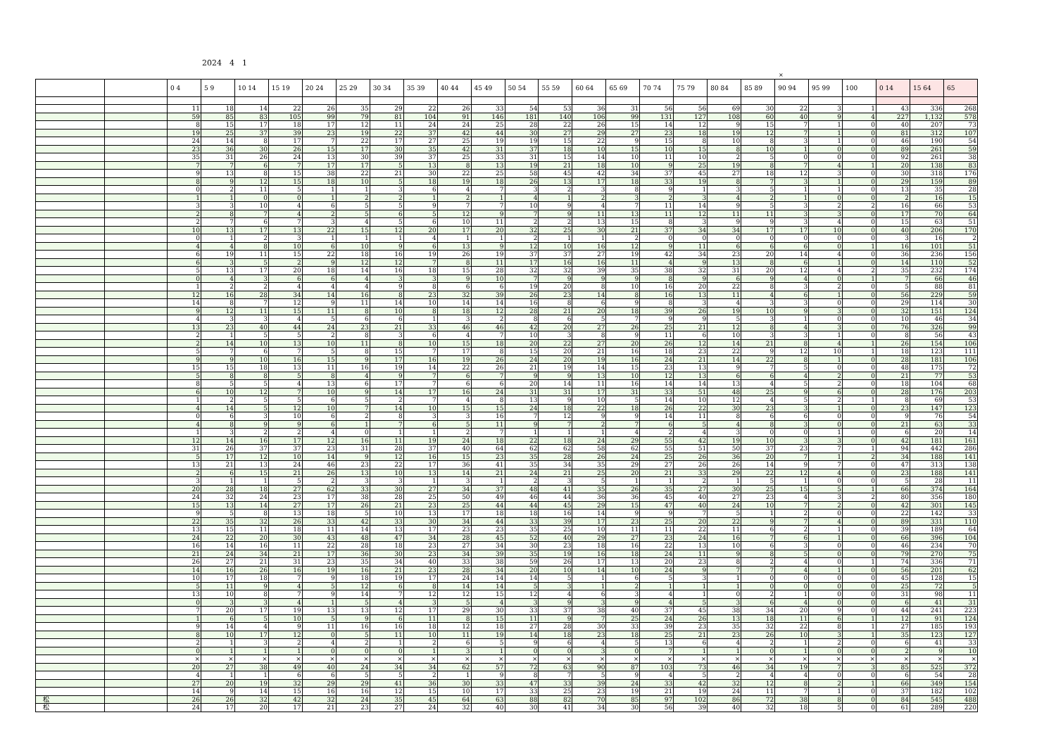2024　4　1
×
| | | 0 4 | 5 9 | 10 14 | 15 19 | 20 24 | 25 29 | 30 34 | 35 39 | 40 44 | 45 49 | 50 54 | 55 59 | 60 64 | 65 69 | 70 74 | 75 79 | 80 84 | 85 89 | 90 94 | 95 99 | 100 | 0 14 | 15 64 | 65 |
| --- | --- | --- | --- | --- | --- | --- | --- | --- | --- | --- | --- | --- | --- | --- | --- | --- | --- | --- | --- | --- | --- | --- | --- | --- | --- |
| | | 11 | 18 | 14 | 22 | 26 | 35 | 29 | 22 | 26 | 33 | 54 | 53 | 36 | 31 | 56 | 56 | 69 | 30 | 22 | 3 | 1 | 43 | 336 | 268 |
| | | 59 | 85 | 83 | 105 | 99 | 79 | 81 | 104 | 91 | 146 | 181 | 140 | 106 | 99 | 131 | 127 | 108 | 60 | 40 | 9 | 4 | 227 | 1,132 | 578 |
| | | 8 | 15 | 17 | 18 | 17 | 12 | 11 | 24 | 24 | 25 | 28 | 22 | 26 | 15 | 14 | 12 | 9 | 15 | 7 | 1 | 0 | 40 | 207 | 73 |
| | | 19 | 25 | 37 | 39 | 23 | 19 | 22 | 37 | 42 | 44 | 30 | 27 | 29 | 27 | 23 | 18 | 19 | 12 | 7 | 1 | 0 | 81 | 312 | 107 |
| | | 24 | 14 | 8 | 17 | 7 | 22 | 17 | 27 | 25 | 19 | 19 | 15 | 22 | 9 | 15 | 8 | 10 | 8 | 3 | 1 | 0 | 46 | 190 | 54 |
| | | 23 | 36 | 30 | 26 | 15 | 17 | 30 | 35 | 42 | 31 | 37 | 18 | 10 | 15 | 10 | 15 | 8 | 10 | 1 | 0 | 0 | 89 | 261 | 59 |
| | | 35 | 31 | 26 | 24 | 13 | 30 | 39 | 37 | 25 | 33 | 31 | 15 | 14 | 10 | 11 | 10 | 2 | 5 | 0 | 0 | 0 | 92 | 261 | 38 |
| | | 7 | 7 | 6 | 7 | 17 | 17 | 5 | 13 | 8 | 13 | 19 | 21 | 18 | 10 | 9 | 25 | 19 | 8 | 7 | 4 | 1 | 20 | 138 | 83 |
| | | 9 | 13 | 8 | 15 | 38 | 22 | 21 | 30 | 22 | 25 | 58 | 45 | 42 | 34 | 37 | 45 | 27 | 18 | 12 | 3 | 0 | 30 | 318 | 176 |
| | | 8 | 9 | 12 | 15 | 18 | 10 | 5 | 18 | 19 | 18 | 26 | 13 | 17 | 18 | 33 | 19 | 8 | 7 | 3 | 1 | 0 | 29 | 159 | 89 |
| | | 0 | 2 | 11 | 5 | 1 | 1 | 3 | 6 | 4 | 7 | 3 | 2 | 3 | 8 | 9 | 1 | 3 | 5 | 1 | 1 | 0 | 13 | 35 | 28 |
| | | 1 | 1 | 0 | 0 | 1 | 2 | 2 | 1 | 2 | 1 | 4 | 1 | 2 | 3 | 2 | 3 | 4 | 2 | 1 | 0 | 0 | 2 | 16 | 15 |
| | | 3 | 3 | 10 | 4 | 6 | 5 | 5 | 9 | 7 | 7 | 10 | 9 | 4 | 7 | 11 | 14 | 9 | 5 | 3 | 2 | 2 | 16 | 66 | 53 |
| | | 2 | 8 | 7 | 4 | 2 | 5 | 6 | 5 | 12 | 9 | 7 | 9 | 11 | 13 | 11 | 12 | 11 | 11 | 3 | 3 | 0 | 17 | 70 | 64 |
| | | 2 | 7 | 6 | 7 | 3 | 4 | 5 | 6 | 10 | 11 | 2 | 2 | 13 | 15 | 8 | 3 | 9 | 9 | 3 | 4 | 0 | 15 | 63 | 51 |
| | | 10 | 13 | 17 | 13 | 22 | 15 | 12 | 20 | 17 | 20 | 32 | 25 | 30 | 21 | 37 | 34 | 34 | 17 | 17 | 10 | 0 | 40 | 206 | 170 |
| | | 0 | 1 | 2 | 3 | 1 | 1 | 1 | 4 | 1 | 1 | 2 | 1 | 1 | 2 | 0 | 0 | 0 | 0 | 0 | 0 | 0 | 3 | 16 | 2 |
| | | 4 | 4 | 8 | 10 | 6 | 10 | 9 | 6 | 13 | 9 | 12 | 10 | 16 | 12 | 9 | 11 | 6 | 6 | 6 | 0 | 1 | 16 | 101 | 51 |
| | | 6 | 19 | 11 | 15 | 22 | 18 | 16 | 19 | 26 | 19 | 37 | 37 | 27 | 19 | 42 | 34 | 23 | 20 | 14 | 4 | 0 | 36 | 236 | 156 |
| | | 6 | 3 | 5 | 2 | 9 | 12 | 12 | 7 | 8 | 11 | 17 | 16 | 16 | 11 | 4 | 9 | 13 | 8 | 6 | 1 | 0 | 14 | 110 | 52 |
| | | 5 | 13 | 17 | 20 | 18 | 14 | 16 | 18 | 15 | 28 | 32 | 32 | 39 | 35 | 38 | 32 | 31 | 20 | 12 | 4 | 2 | 35 | 232 | 174 |
| | | 0 | 4 | 3 | 6 | 6 | 4 | 3 | 3 | 9 | 10 | 7 | 9 | 9 | 9 | 8 | 9 | 6 | 9 | 4 | 0 | 1 | 7 | 66 | 46 |
| | | 1 | 2 | 2 | 4 | 4 | 4 | 9 | 8 | 6 | 6 | 19 | 20 | 8 | 10 | 16 | 20 | 22 | 8 | 3 | 2 | 0 | 5 | 88 | 81 |
| | | 12 | 16 | 28 | 34 | 14 | 16 | 8 | 23 | 32 | 39 | 26 | 23 | 14 | 8 | 16 | 13 | 11 | 4 | 6 | 1 | 0 | 56 | 229 | 59 |
| | | 14 | 8 | 7 | 12 | 9 | 11 | 14 | 10 | 14 | 14 | 16 | 8 | 6 | 9 | 8 | 3 | 4 | 3 | 3 | 0 | 0 | 29 | 114 | 30 |
| | | 9 | 12 | 11 | 15 | 11 | 8 | 10 | 8 | 18 | 12 | 28 | 21 | 20 | 18 | 39 | 26 | 19 | 10 | 9 | 3 | 0 | 32 | 151 | 124 |
| | | 4 | 3 | 3 | 4 | 5 | 6 | 6 | 1 | 3 | 2 | 8 | 6 | 5 | 7 | 9 | 9 | 5 | 3 | 1 | 0 | 0 | 10 | 46 | 34 |
| | | 13 | 23 | 40 | 44 | 24 | 23 | 21 | 33 | 46 | 46 | 42 | 20 | 27 | 26 | 25 | 21 | 12 | 8 | 4 | 3 | 0 | 76 | 326 | 99 |
| | | 2 | 1 | 5 | 5 | 2 | 8 | 3 | 6 | 4 | 7 | 10 | 3 | 8 | 9 | 11 | 6 | 10 | 3 | 3 | 1 | 0 | 8 | 56 | 43 |
| | | 2 | 14 | 10 | 13 | 10 | 11 | 8 | 10 | 15 | 18 | 20 | 22 | 27 | 20 | 26 | 12 | 14 | 21 | 8 | 4 | 1 | 26 | 154 | 106 |
| | | 5 | 7 | 6 | 7 | 5 | 8 | 15 | 7 | 17 | 8 | 15 | 20 | 21 | 16 | 18 | 23 | 22 | 9 | 12 | 10 | 1 | 18 | 123 | 111 |
| | | 9 | 9 | 10 | 16 | 15 | 9 | 17 | 16 | 19 | 26 | 24 | 20 | 19 | 16 | 24 | 21 | 14 | 22 | 8 | 1 | 0 | 28 | 181 | 106 |
| | | 15 | 15 | 18 | 13 | 11 | 16 | 19 | 14 | 22 | 26 | 21 | 19 | 14 | 15 | 23 | 13 | 9 | 7 | 5 | 0 | 0 | 48 | 175 | 72 |
| | | 5 | 8 | 8 | 5 | 8 | 4 | 9 | 7 | 6 | 7 | 9 | 9 | 13 | 10 | 12 | 13 | 6 | 6 | 4 | 2 | 0 | 21 | 77 | 53 |
| | | 8 | 5 | 5 | 4 | 13 | 6 | 17 | 7 | 6 | 6 | 20 | 14 | 11 | 16 | 14 | 14 | 13 | 4 | 5 | 2 | 0 | 18 | 104 | 68 |
| | | 6 | 10 | 12 | 7 | 10 | 9 | 14 | 17 | 16 | 24 | 31 | 31 | 17 | 31 | 33 | 51 | 48 | 25 | 9 | 6 | 0 | 28 | 176 | 203 |
| | | 1 | 2 | 5 | 5 | 6 | 5 | 2 | 7 | 4 | 8 | 13 | 9 | 10 | 5 | 14 | 10 | 12 | 4 | 5 | 2 | 1 | 8 | 69 | 53 |
| | | 4 | 14 | 5 | 12 | 10 | 7 | 14 | 10 | 15 | 15 | 24 | 18 | 22 | 18 | 26 | 22 | 30 | 23 | 3 | 1 | 0 | 23 | 147 | 123 |
| | | 0 | 6 | 3 | 10 | 6 | 2 | 8 | 3 | 3 | 16 | 7 | 12 | 9 | 9 | 14 | 11 | 8 | 6 | 6 | 0 | 0 | 9 | 76 | 54 |
| | | 4 | 8 | 9 | 9 | 6 | 1 | 7 | 6 | 5 | 11 | 9 | 7 | 2 | 7 | 6 | 5 | 4 | 8 | 3 | 0 | 0 | 21 | 63 | 33 |
| | | 1 | 3 | 2 | 2 | 4 | 0 | 1 | 1 | 2 | 7 | 1 | 1 | 1 | 4 | 2 | 4 | 3 | 0 | 0 | 1 | 0 | 6 | 20 | 14 |
| | | 12 | 14 | 16 | 17 | 12 | 16 | 11 | 19 | 24 | 18 | 22 | 18 | 24 | 29 | 55 | 42 | 19 | 10 | 3 | 3 | 0 | 42 | 181 | 161 |
| | | 31 | 26 | 37 | 37 | 23 | 31 | 28 | 37 | 40 | 64 | 62 | 62 | 58 | 62 | 55 | 51 | 50 | 37 | 23 | 7 | 1 | 94 | 442 | 286 |
| | | 5 | 17 | 12 | 10 | 14 | 9 | 12 | 16 | 15 | 23 | 35 | 28 | 26 | 24 | 25 | 26 | 36 | 20 | 7 | 1 | 2 | 34 | 188 | 141 |
| | | 13 | 21 | 13 | 24 | 46 | 23 | 22 | 17 | 36 | 41 | 35 | 34 | 35 | 29 | 27 | 26 | 26 | 14 | 9 | 7 | 0 | 47 | 313 | 138 |
| | | 2 | 6 | 15 | 21 | 26 | 13 | 10 | 13 | 14 | 21 | 24 | 21 | 25 | 20 | 21 | 33 | 29 | 22 | 12 | 4 | 0 | 23 | 188 | 141 |
| | | 3 | 1 | 1 | 5 | 2 | 3 | 3 | 1 | 3 | 1 | 2 | 3 | 5 | 1 | 1 | 2 | 1 | 5 | 1 | 0 | 0 | 5 | 28 | 11 |
| | | 20 | 28 | 18 | 27 | 62 | 33 | 30 | 27 | 34 | 37 | 48 | 41 | 35 | 26 | 35 | 27 | 30 | 25 | 15 | 5 | 1 | 66 | 374 | 164 |
| | | 24 | 32 | 24 | 23 | 17 | 38 | 28 | 25 | 50 | 49 | 46 | 44 | 36 | 36 | 45 | 40 | 27 | 23 | 4 | 3 | 2 | 80 | 356 | 180 |
| | | 15 | 13 | 14 | 27 | 17 | 26 | 21 | 23 | 25 | 44 | 44 | 45 | 29 | 15 | 47 | 40 | 24 | 10 | 7 | 2 | 0 | 42 | 301 | 145 |
| | | 9 | 5 | 8 | 13 | 18 | 5 | 10 | 13 | 17 | 18 | 18 | 16 | 14 | 9 | 9 | 7 | 5 | 1 | 2 | 0 | 0 | 22 | 142 | 33 |
| | | 22 | 35 | 32 | 26 | 33 | 42 | 33 | 30 | 34 | 44 | 33 | 39 | 17 | 23 | 25 | 20 | 22 | 9 | 7 | 4 | 0 | 89 | 331 | 110 |
| | | 13 | 15 | 11 | 18 | 11 | 14 | 13 | 17 | 23 | 23 | 35 | 25 | 10 | 11 | 11 | 22 | 11 | 6 | 2 | 1 | 0 | 39 | 189 | 64 |
| | | 24 | 22 | 20 | 30 | 43 | 48 | 47 | 34 | 28 | 45 | 52 | 40 | 29 | 27 | 23 | 24 | 16 | 7 | 6 | 1 | 0 | 66 | 396 | 104 |
| | | 16 | 14 | 16 | 11 | 22 | 28 | 18 | 23 | 27 | 34 | 30 | 23 | 18 | 16 | 22 | 13 | 10 | 6 | 3 | 0 | 0 | 46 | 234 | 70 |
| | | 21 | 24 | 34 | 21 | 17 | 36 | 30 | 23 | 34 | 39 | 35 | 19 | 16 | 18 | 24 | 11 | 9 | 8 | 5 | 0 | 0 | 79 | 270 | 75 |
| | | 26 | 27 | 21 | 31 | 23 | 35 | 34 | 40 | 33 | 38 | 59 | 26 | 17 | 13 | 20 | 23 | 8 | 2 | 4 | 0 | 1 | 74 | 336 | 71 |
| | | 14 | 16 | 26 | 16 | 19 | 16 | 21 | 23 | 28 | 34 | 20 | 10 | 14 | 10 | 24 | 9 | 7 | 7 | 4 | 1 | 0 | 56 | 201 | 62 |
| | | 10 | 17 | 18 | 7 | 9 | 18 | 19 | 17 | 24 | 14 | 14 | 5 | 1 | 6 | 5 | 3 | 1 | 0 | 0 | 0 | 0 | 45 | 128 | 15 |
| | | 5 | 11 | 9 | 4 | 5 | 12 | 6 | 8 | 14 | 14 | 5 | 3 | 1 | 2 | 1 | 1 | 1 | 0 | 0 | 0 | 0 | 25 | 72 | 5 |
| | | 13 | 10 | 8 | 7 | 9 | 14 | 7 | 12 | 12 | 15 | 12 | 4 | 6 | 3 | 4 | 1 | 0 | 2 | 1 | 0 | 0 | 31 | 98 | 11 |
| | | 0 | 3 | 3 | 4 | 1 | 5 | 4 | 3 | 5 | 4 | 3 | 9 | 3 | 9 | 4 | 5 | 3 | 6 | 4 | 0 | 0 | 6 | 41 | 31 |
| | | 7 | 20 | 17 | 19 | 13 | 13 | 12 | 17 | 29 | 30 | 33 | 37 | 38 | 40 | 37 | 45 | 38 | 34 | 20 | 9 | 0 | 44 | 241 | 223 |
| | | 1 | 6 | 5 | 10 | 5 | 9 | 6 | 11 | 8 | 15 | 11 | 9 | 7 | 25 | 24 | 26 | 13 | 18 | 11 | 6 | 1 | 12 | 91 | 124 |
| | | 9 | 14 | 4 | 9 | 11 | 16 | 16 | 18 | 12 | 18 | 27 | 28 | 30 | 33 | 39 | 23 | 35 | 32 | 22 | 8 | 1 | 27 | 185 | 193 |
| | | 8 | 10 | 17 | 12 | 0 | 5 | 11 | 10 | 11 | 19 | 14 | 18 | 23 | 18 | 25 | 21 | 23 | 26 | 10 | 3 | 1 | 35 | 123 | 127 |
| | | 2 | 1 | 3 | 2 | 4 | 2 | 1 | 2 | 6 | 5 | 9 | 6 | 4 | 5 | 13 | 6 | 4 | 2 | 1 | 2 | 0 | 6 | 41 | 33 |
| | | 0 | 1 | 1 | 1 | 0 | 0 | 0 | 1 | 3 | 1 | 0 | 0 | 3 | 0 | 7 | 1 | 1 | 0 | 1 | 0 | 0 | 2 | 9 | 10 |
| | | × | × | × | × | × | × | × | × | × | × | × | × | × | × | × | × | × | × | × | × | × | × | × | × |
| | | 20 | 27 | 38 | 49 | 40 | 24 | 34 | 34 | 62 | 57 | 72 | 63 | 90 | 87 | 103 | 73 | 46 | 34 | 19 | 7 | 3 | 85 | 525 | 372 |
| | | 4 | 1 | 1 | 6 | 6 | 5 | 5 | 2 | 1 | 9 | 8 | 7 | 5 | 9 | 4 | 5 | 2 | 4 | 4 | 0 | 0 | 6 | 54 | 28 |
| | | 27 | 20 | 19 | 32 | 29 | 29 | 41 | 36 | 30 | 33 | 47 | 33 | 39 | 24 | 33 | 42 | 32 | 12 | 8 | 2 | 1 | 66 | 349 | 154 |
| | | 14 | 9 | 14 | 15 | 16 | 16 | 12 | 15 | 10 | 17 | 33 | 25 | 23 | 19 | 21 | 19 | 24 | 11 | 7 | 1 | 0 | 37 | 182 | 102 |
| 松 | | 26 | 26 | 32 | 42 | 32 | 24 | 35 | 45 | 64 | 63 | 88 | 82 | 70 | 85 | 97 | 102 | 86 | 72 | 38 | 8 | 0 | 84 | 545 | 488 |
| 松 | | 24 | 17 | 20 | 17 | 21 | 23 | 27 | 24 | 32 | 40 | 30 | 41 | 34 | 30 | 56 | 39 | 40 | 32 | 18 | 5 | 0 | 61 | 289 | 220 |